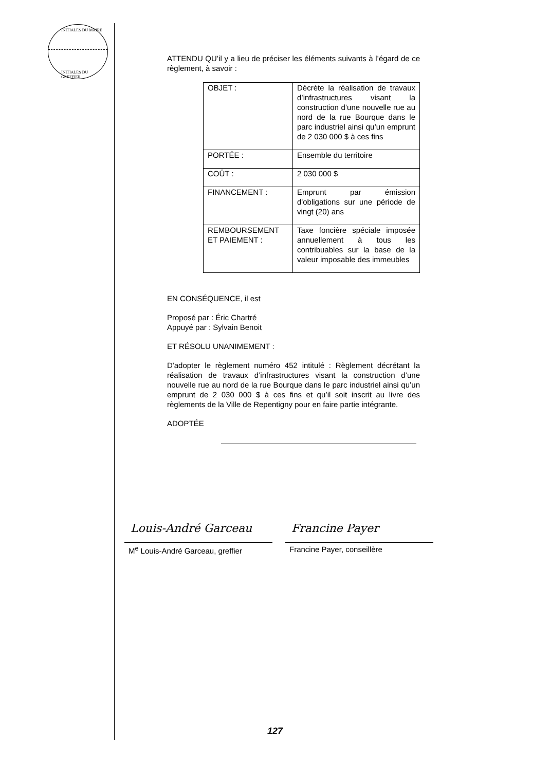INITIALES DU MAIRE
INITIALES DU GREFFIER
ATTENDU QU’il y a lieu de préciser les éléments suivants à l’égard de ce règlement, à savoir :
| OBJET : | Décrète la réalisation de travaux d’infrastructures visant la construction d’une nouvelle rue au nord de la rue Bourque dans le parc industriel ainsi qu’un emprunt de 2 030 000 $ à ces fins |
| PORTÉE : | Ensemble du territoire |
| COÛT : | 2 030 000 $ |
| FINANCEMENT : | Emprunt par émission d'obligations sur une période de vingt (20) ans |
| REMBOURSEMENT ET PAIEMENT : | Taxe foncière spéciale imposée annuellement à tous les contribuables sur la base de la valeur imposable des immeubles |
EN CONSÉQUENCE, il est
Proposé par : Éric Chartré
Appuyé par : Sylvain Benoit
ET RÉSOLU UNANIMEMENT :
D'adopter le règlement numéro 452 intitulé : Règlement décrétant la réalisation de travaux d’infrastructures visant la construction d’une nouvelle rue au nord de la rue Bourque dans le parc industriel ainsi qu’un emprunt de 2 030 000 $ à ces fins et qu’il soit inscrit au livre des règlements de la Ville de Repentigny pour en faire partie intégrante.
ADOPTÉE
Louis-André Garceau
M<sup>e</sup> Louis-André Garceau, greffier
Francine Payer
Francine Payer, conseillère
127